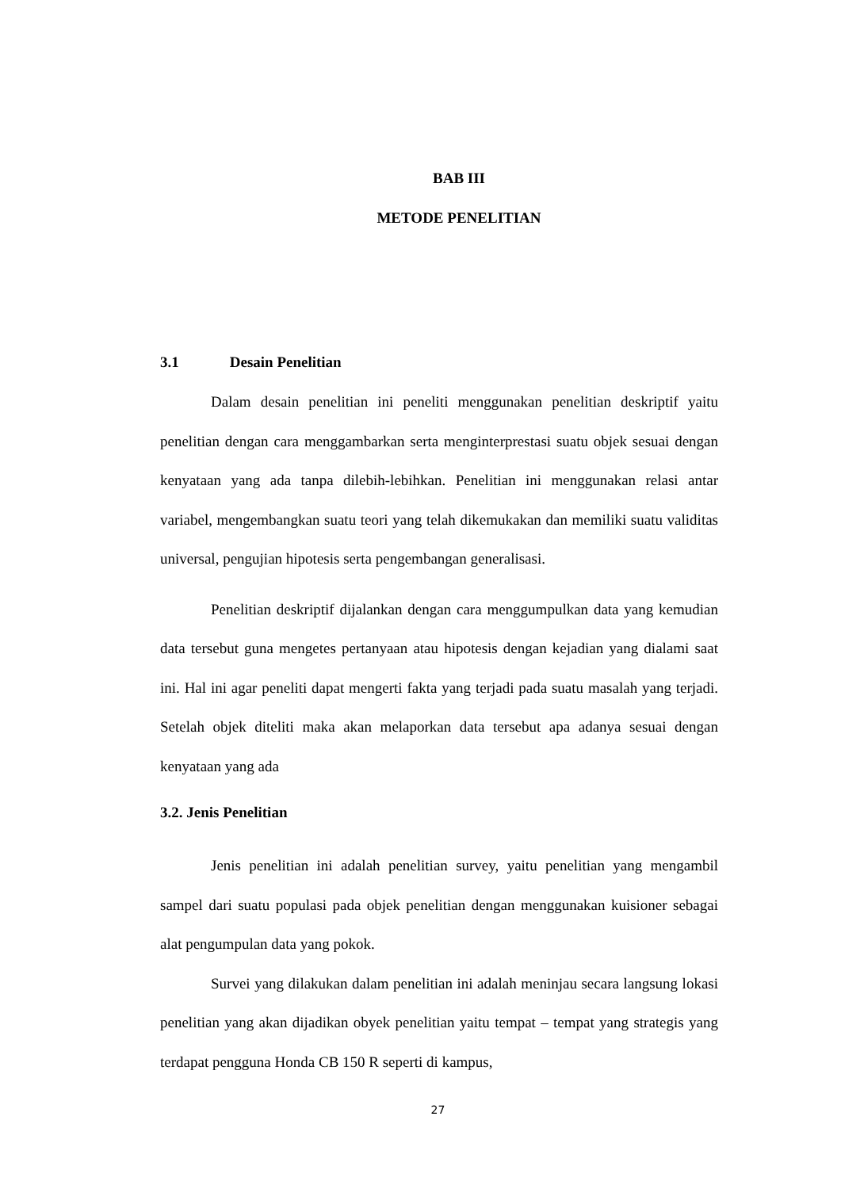BAB III
METODE PENELITIAN
3.1 Desain Penelitian
Dalam desain penelitian ini peneliti menggunakan penelitian deskriptif yaitu penelitian dengan cara menggambarkan serta menginterprestasi suatu objek sesuai dengan kenyataan yang ada tanpa dilebih-lebihkan. Penelitian ini menggunakan relasi antar variabel, mengembangkan suatu teori yang telah dikemukakan dan memiliki suatu validitas universal, pengujian hipotesis serta pengembangan generalisasi.
Penelitian deskriptif dijalankan dengan cara menggumpulkan data yang kemudian data tersebut guna mengetes pertanyaan atau hipotesis dengan kejadian yang dialami saat ini. Hal ini agar peneliti dapat mengerti fakta yang terjadi pada suatu masalah yang terjadi. Setelah objek diteliti maka akan melaporkan data tersebut apa adanya sesuai dengan kenyataan yang ada
3.2. Jenis Penelitian
Jenis penelitian ini adalah penelitian survey, yaitu penelitian yang mengambil sampel dari suatu populasi pada objek penelitian dengan menggunakan kuisioner sebagai alat pengumpulan data yang pokok.
Survei yang dilakukan dalam penelitian ini adalah meninjau secara langsung lokasi penelitian yang akan dijadikan obyek penelitian yaitu tempat – tempat yang strategis yang terdapat pengguna Honda CB 150 R seperti di kampus,
27